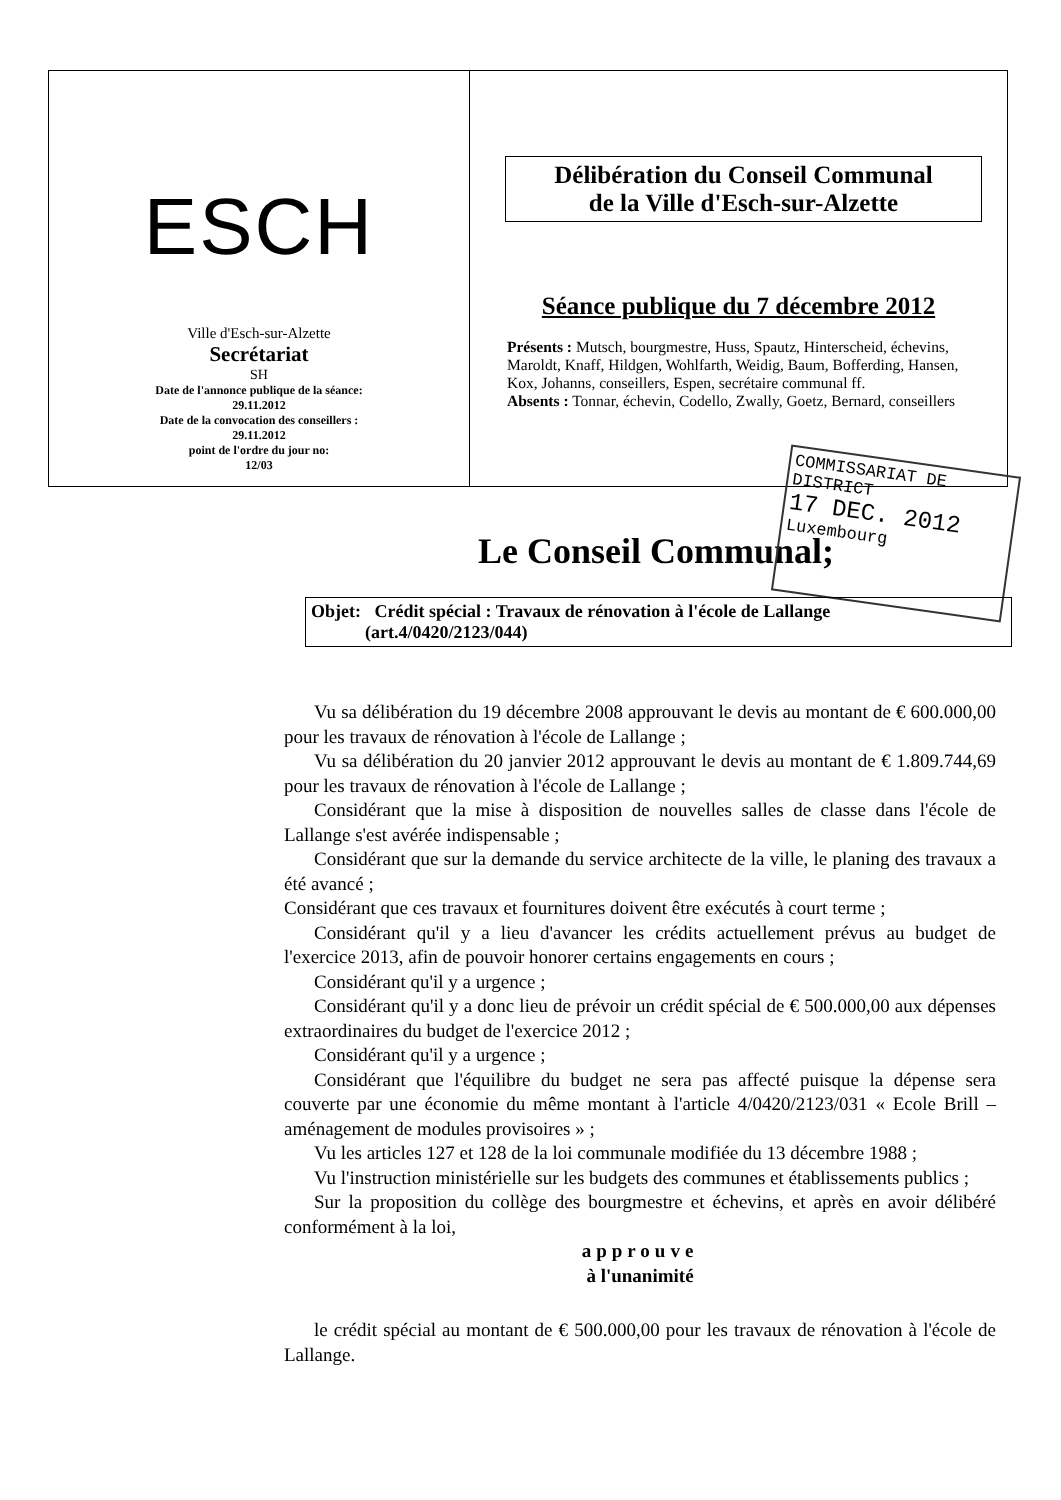ESCH
Ville d'Esch-sur-Alzette
Secrétariat
SH
Date de l'annonce publique de la séance:
29.11.2012
Date de la convocation des conseillers :
29.11.2012
point de l'ordre du jour no:
12/03
Délibération du Conseil Communal
de la Ville d'Esch-sur-Alzette
Séance publique du 7 décembre 2012
Présents : Mutsch, bourgmestre, Huss, Spautz, Hinterscheid, échevins, Maroldt, Knaff, Hildgen, Wohlfarth, Weidig, Baum, Bofferding, Hansen, Kox, Johanns, conseillers, Espen, secrétaire communal ff.
Absents : Tonnar, échevin, Codello, Zwally, Goetz, Bernard, conseillers
Le Conseil Communal;
COMMISSARIAT DE DISTRICT
17 DEC. 2012
Luxembourg
Objet: Crédit spécial : Travaux de rénovation à l'école de Lallange
(art.4/0420/2123/044)
Vu sa délibération du 19 décembre 2008 approuvant le devis au montant de € 600.000,00 pour les travaux de rénovation à l'école de Lallange ;
Vu sa délibération du 20 janvier 2012 approuvant le devis au montant de € 1.809.744,69 pour les travaux de rénovation à l'école de Lallange ;
Considérant que la mise à disposition de nouvelles salles de classe dans l'école de Lallange s'est avérée indispensable ;
Considérant que sur la demande du service architecte de la ville, le planing des travaux a été avancé ;
Considérant que ces travaux et fournitures doivent être exécutés à court terme ;
Considérant qu'il y a lieu d'avancer les crédits actuellement prévus au budget de l'exercice 2013, afin de pouvoir honorer certains engagements en cours ;
Considérant qu'il y a urgence ;
Considérant qu'il y a donc lieu de prévoir un crédit spécial de € 500.000,00 aux dépenses extraordinaires du budget de l'exercice 2012 ;
Considérant qu'il y a urgence ;
Considérant que l'équilibre du budget ne sera pas affecté puisque la dépense sera couverte par une économie du même montant à l'article 4/0420/2123/031 « Ecole Brill – aménagement de modules provisoires » ;
Vu les articles 127 et 128 de la loi communale modifiée du 13 décembre 1988 ;
Vu l'instruction ministérielle sur les budgets des communes et établissements publics ;
Sur la proposition du collège des bourgmestre et échevins, et après en avoir délibéré conformément à la loi,
approuve
à l'unanimité
le crédit spécial au montant de € 500.000,00 pour les travaux de rénovation à l'école de Lallange.